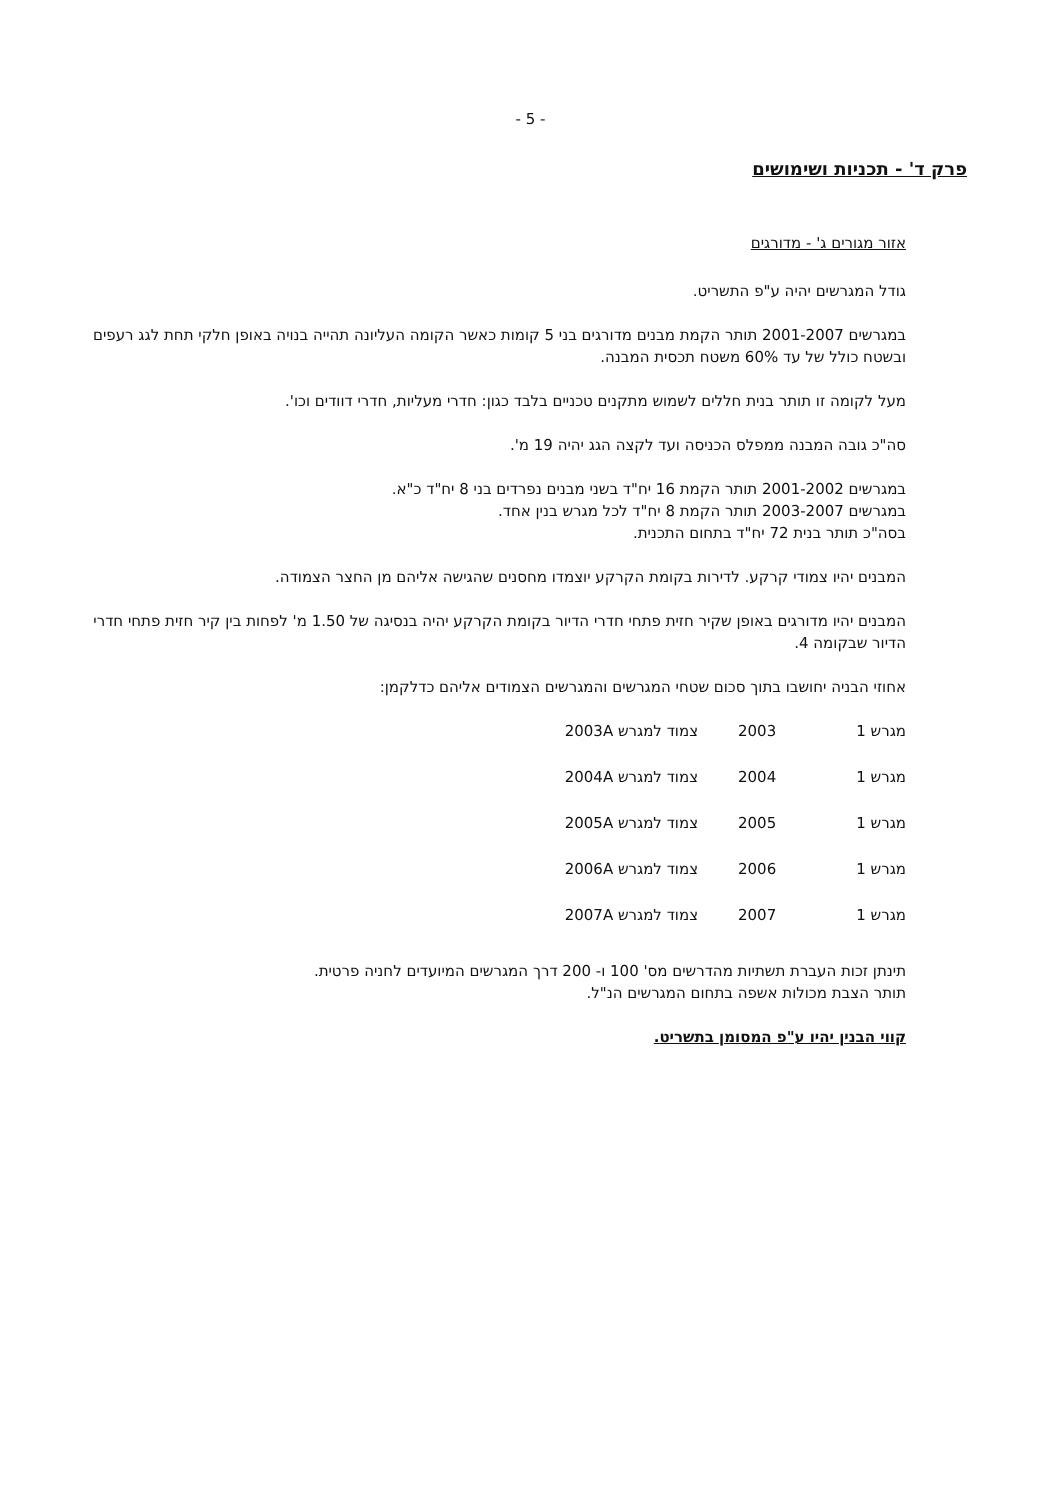- 5 -
פרק ד' - תכניות ושימושים
אזור מגורים ג' - מדורגים
גודל המגרשים יהיה ע"פ התשריט.
במגרשים 2001-2007 תותר הקמת מבנים מדורגים בני 5 קומות כאשר הקומה העליונה תהייה בנויה באופן חלקי תחת לגג רעפים ובשטח כולל של עד 60% משטח תכסית המבנה.
מעל לקומה זו תותר בנית חללים לשמוש מתקנים טכניים בלבד כגון: חדרי מעליות, חדרי דוודים וכו'.
סה"כ גובה המבנה ממפלס הכניסה ועד לקצה הגג יהיה 19 מ'.
במגרשים 2001-2002 תותר הקמת 16 יח"ד בשני מבנים נפרדים בני 8 יח"ד כ"א.
במגרשים 2003-2007 תותר הקמת 8 יח"ד לכל מגרש בנין אחד.
בסה"כ תותר בנית 72 יח"ד בתחום התכנית.
המבנים יהיו צמודי קרקע. לדירות בקומת הקרקע יוצמדו מחסנים שהגישה אליהם מן החצר הצמודה.
המבנים יהיו מדורגים באופן שקיר חזית פתחי חדרי הדיור בקומת הקרקע יהיה בנסיגה של 1.50 מ' לפחות בין קיר חזית פתחי חדרי הדיור שבקומה 4.
אחוזי הבניה יחושבו בתוך סכום שטחי המגרשים והמגרשים הצמודים אליהם כדלקמן:
| מגרש 1 | 2003 | צמוד למגרש 2003A |
| מגרש 1 | 2004 | צמוד למגרש 2004A |
| מגרש 1 | 2005 | צמוד למגרש 2005A |
| מגרש 1 | 2006 | צמוד למגרש 2006A |
| מגרש 1 | 2007 | צמוד למגרש 2007A |
תינתן זכות העברת תשתיות מהדרשים מס' 100 ו- 200 דרך המגרשים המיועדים לחניה פרטית.
תותר הצבת מכולות אשפה בתחום המגרשים הנ"ל.
קווי הבנין יהיו ע"פ המסומן בתשריט.